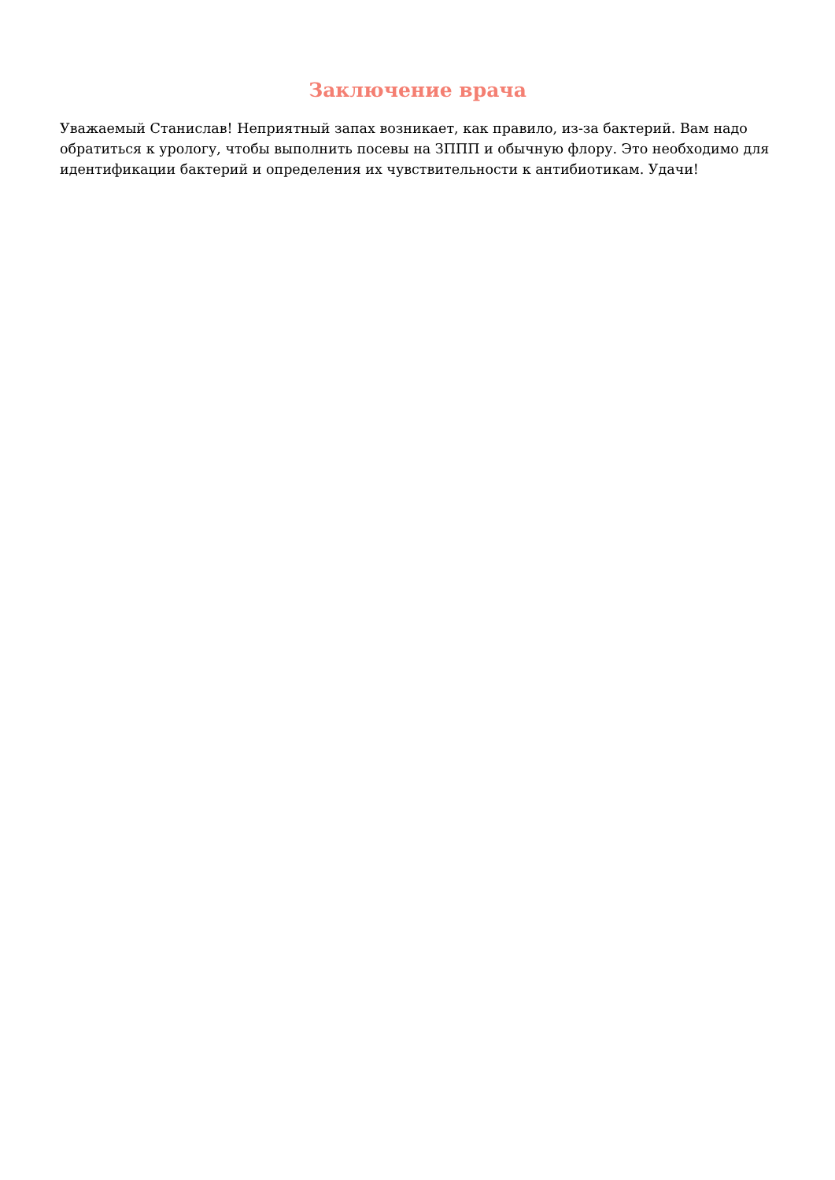Заключение врача
Уважаемый Станислав! Неприятный запах возникает, как правило, из-за бактерий. Вам надо обратиться к урологу, чтобы выполнить посевы на ЗППП и обычную флору. Это необходимо для идентификации бактерий и определения их чувствительности к антибиотикам. Удачи!